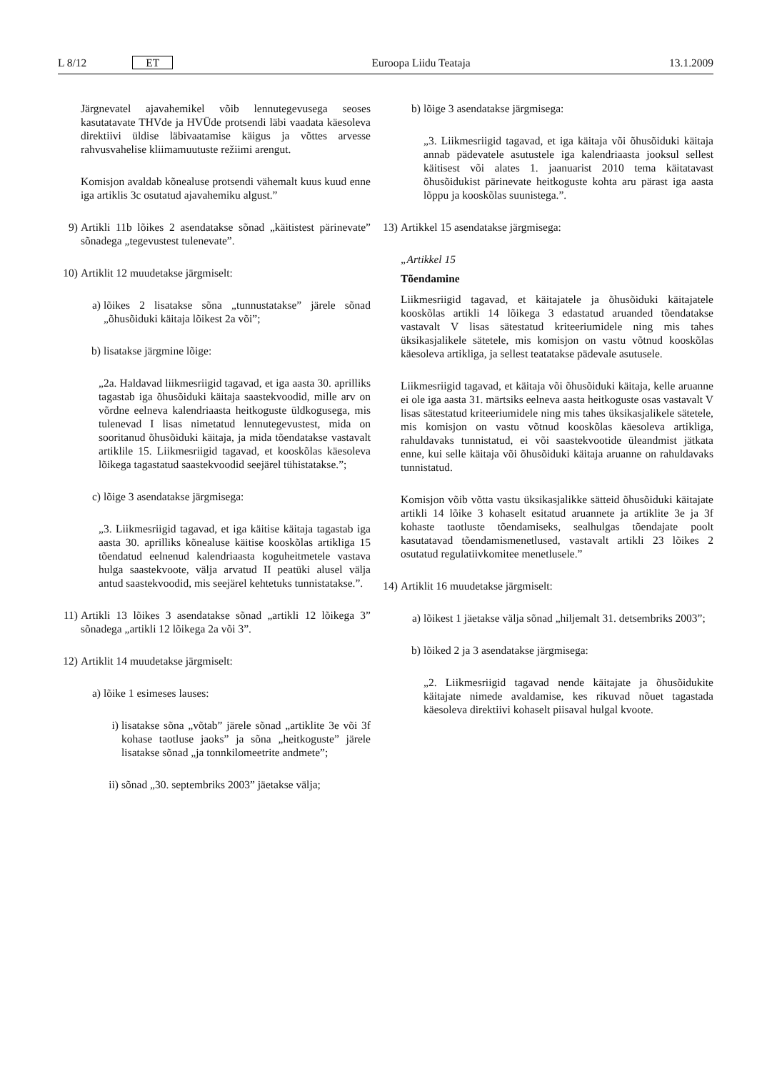L 8/12 ET Euroopa Liidu Teataja 13.1.2009
Järgnevatel ajavahemikel võib lennutegevusega seoses kasutatavate THVde ja HVÜde protsendi läbi vaadata käesoleva direktiivi üldise läbivaatamise käigus ja võttes arvesse rahvusvahelise kliimamuutuste režiimi arengut.
Komisjon avaldab kõnealuse protsendi vähemalt kuus kuud enne iga artiklis 3c osutatud ajavahemiku algust.”
9) Artikli 11b lõikes 2 asendatakse sõnad „käitistest pärinevate” sõnadega „tegevustest tulenevate”.
10) Artiklit 12 muudetakse järgmiselt:
a) lõikes 2 lisatakse sõna „tunnustatakse” järele sõnad „õhusõiduki käitaja lõikest 2a või”;
b) lisatakse järgmine lõige:
„2a. Haldavad liikmesriigid tagavad, et iga aasta 30. aprilliks tagastab iga õhusõiduki käitaja saastekvoodid, mille arv on võrdne eelneva kalendriaasta heitkoguste üldkogusega, mis tulenevad I lisas nimetatud lennutegevustest, mida on sooritanud õhusõiduki käitaja, ja mida tõendatakse vastavalt artiklile 15. Liikmesriigid tagavad, et kooskõlas käesoleva lõikega tagastatud saastekvoodid seejärel tühistatakse.”;
c) lõige 3 asendatakse järgmisega:
„3. Liikmesriigid tagavad, et iga käitise käitaja tagastab iga aasta 30. aprilliks kõnealuse käitise kooskõlas artikliga 15 tõendatud eelnenud kalendriaasta koguheitmetele vastava hulga saastekvoote, välja arvatud II peatüki alusel välja antud saastekvoodid, mis seejärel kehtetuks tunnistatakse.”.
11) Artikli 13 lõikes 3 asendatakse sõnad „artikli 12 lõikega 3” sõnadega „artikli 12 lõikega 2a või 3”.
12) Artiklit 14 muudetakse järgmiselt:
a) lõike 1 esimeses lauses:
i) lisatakse sõna „võtab” järele sõnad „artiklite 3e või 3f kohase taotluse jaoks” ja sõna „heitkoguste” järele lisatakse sõnad „ja tonnkilomeetrite andmete”;
ii) sõnad „30. septembriks 2003” jäetakse välja;
b) lõige 3 asendatakse järgmisega:
„3. Liikmesriigid tagavad, et iga käitaja või õhusõiduki käitaja annab pädevatele asutustele iga kalendriaasta jooksul sellest käitisest või alates 1. jaanuarist 2010 tema käitatavast õhusõidukist pärinevate heitkoguste kohta aru pärast iga aasta lõppu ja kooskõlas suunistega.”.
13) Artikkel 15 asendatakse järgmisega:
„Artikkel 15
Tõendamine
Liikmesriigid tagavad, et käitajatele ja õhusõiduki käitajatele kooskõlas artikli 14 lõikega 3 edastatud aruanded tõendatakse vastavalt V lisas sätestatud kriteeriumidele ning mis tahes üksikasjalikele sätetele, mis komisjon on vastu võtnud kooskõlas käesoleva artikliga, ja sellest teatatakse pädevale asutusele.
Liikmesriigid tagavad, et käitaja või õhusõiduki käitaja, kelle aruanne ei ole iga aasta 31. märtsiks eelneva aasta heitkoguste osas vastavalt V lisas sätestatud kriteeriumidele ning mis tahes üksikasjalikele sätetele, mis komisjon on vastu võtnud kooskõlas käesoleva artikliga, rahuldavaks tunnistatud, ei või saastekvootide üleandmist jätkata enne, kui selle käitaja või õhusõiduki käitaja aruanne on rahuldavaks tunnistatud.
Komisjon võib võtta vastu üksikasjalikke sätteid õhusõiduki käitajate artikli 14 lõike 3 kohaselt esitatud aruannete ja artiklite 3e ja 3f kohaste taotluste tõendamiseks, sealhulgas tõendajate poolt kasutatavad tõendamismenetlused, vastavalt artikli 23 lõikes 2 osutatud regulatiivkomitee menetlusele.”
14) Artiklit 16 muudetakse järgmiselt:
a) lõikest 1 jäetakse välja sõnad „hiljemalt 31. detsembriks 2003”;
b) lõiked 2 ja 3 asendatakse järgmisega:
„2. Liikmesriigid tagavad nende käitajate ja õhusõidukite käitajate nimede avaldamise, kes rikuvad nõuet tagastada käesoleva direktiivi kohaselt piisaval hulgal kvoote.